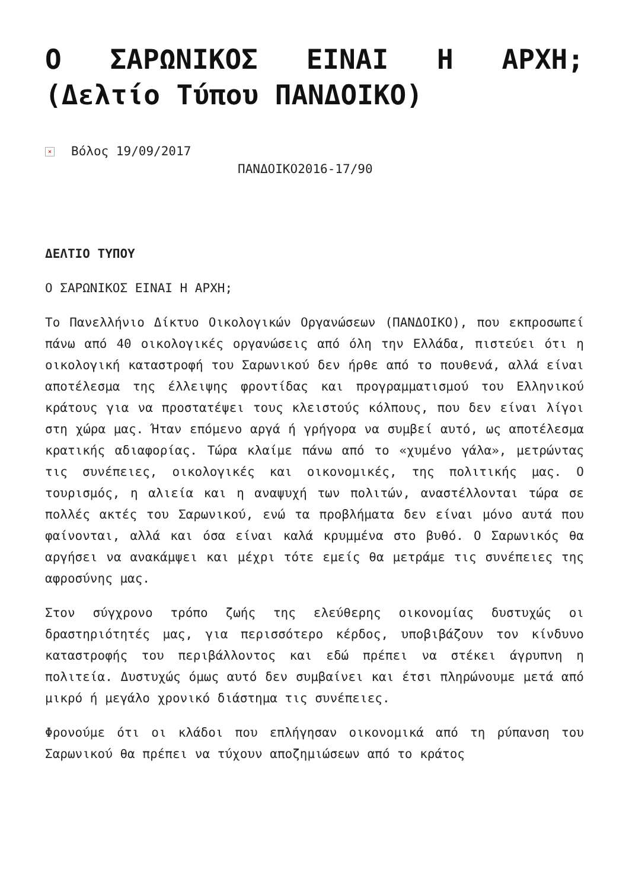Ο ΣΑΡΩΝΙΚΟΣ ΕΙΝΑΙ Η ΑΡΧΗ; (Δελτίο Τύπου ΠΑΝΔΟΙΚΟ)
× Βόλος 19/09/2017
ΠΑΝΔΟΙΚΟ2016-17/90
ΔΕΛΤΙΟ ΤΥΠΟΥ
Ο ΣΑΡΩΝΙΚΟΣ ΕΙΝΑΙ Η ΑΡΧΗ;
Το Πανελλήνιο Δίκτυο Οικολογικών Οργανώσεων (ΠΑΝΔΟΙΚΟ), που εκπροσωπεί πάνω από 40 οικολογικές οργανώσεις από όλη την Ελλάδα, πιστεύει ότι η οικολογική καταστροφή του Σαρωνικού δεν ήρθε από το πουθενά, αλλά είναι αποτέλεσμα της έλλειψης φροντίδας και προγραμματισμού του Ελληνικού κράτους για να προστατέψει τους κλειστούς κόλπους, που δεν είναι λίγοι στη χώρα μας. Ήταν επόμενο αργά ή γρήγορα να συμβεί αυτό, ως αποτέλεσμα κρατικής αδιαφορίας. Τώρα κλαίμε πάνω από το «χυμένο γάλα», μετρώντας τις συνέπειες, οικολογικές και οικονομικές, της πολιτικής μας. Ο τουρισμός, η αλιεία και η αναψυχή των πολιτών, αναστέλλονται τώρα σε πολλές ακτές του Σαρωνικού, ενώ τα προβλήματα δεν είναι μόνο αυτά που φαίνονται, αλλά και όσα είναι καλά κρυμμένα στο βυθό. Ο Σαρωνικός θα αργήσει να ανακάμψει και μέχρι τότε εμείς θα μετράμε τις συνέπειες της αφροσύνης μας.
Στον σύγχρονο τρόπο ζωής της ελεύθερης οικονομίας δυστυχώς οι δραστηριότητές μας, για περισσότερο κέρδος, υποβιβάζουν τον κίνδυνο καταστροφής του περιβάλλοντος και εδώ πρέπει να στέκει άγρυπνη η πολιτεία. Δυστυχώς όμως αυτό δεν συμβαίνει και έτσι πληρώνουμε μετά από μικρό ή μεγάλο χρονικό διάστημα τις συνέπειες.
Φρονούμε ότι οι κλάδοι που επλήγησαν οικονομικά από τη ρύπανση του Σαρωνικού θα πρέπει να τύχουν αποζημιώσεων από το κράτος